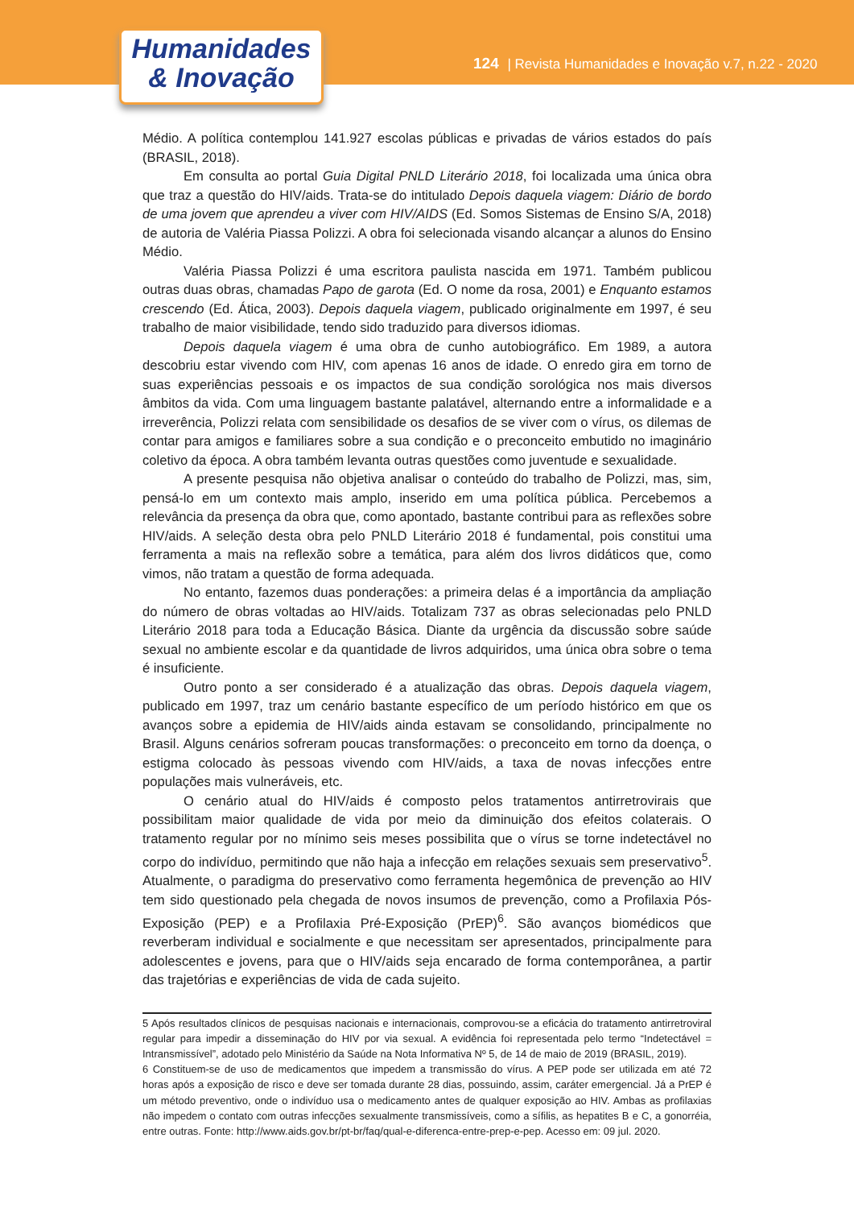Humanidades
& Inovação
124 | Revista Humanidades e Inovação v.7, n.22 - 2020
Médio. A política contemplou 141.927 escolas públicas e privadas de vários estados do país (BRASIL, 2018).
Em consulta ao portal Guia Digital PNLD Literário 2018, foi localizada uma única obra que traz a questão do HIV/aids. Trata-se do intitulado Depois daquela viagem: Diário de bordo de uma jovem que aprendeu a viver com HIV/AIDS (Ed. Somos Sistemas de Ensino S/A, 2018) de autoria de Valéria Piassa Polizzi. A obra foi selecionada visando alcançar a alunos do Ensino Médio.
Valéria Piassa Polizzi é uma escritora paulista nascida em 1971. Também publicou outras duas obras, chamadas Papo de garota (Ed. O nome da rosa, 2001) e Enquanto estamos crescendo (Ed. Ática, 2003). Depois daquela viagem, publicado originalmente em 1997, é seu trabalho de maior visibilidade, tendo sido traduzido para diversos idiomas.
Depois daquela viagem é uma obra de cunho autobiográfico. Em 1989, a autora descobriu estar vivendo com HIV, com apenas 16 anos de idade. O enredo gira em torno de suas experiências pessoais e os impactos de sua condição sorológica nos mais diversos âmbitos da vida. Com uma linguagem bastante palatável, alternando entre a informalidade e a irreverência, Polizzi relata com sensibilidade os desafios de se viver com o vírus, os dilemas de contar para amigos e familiares sobre a sua condição e o preconceito embutido no imaginário coletivo da época. A obra também levanta outras questões como juventude e sexualidade.
A presente pesquisa não objetiva analisar o conteúdo do trabalho de Polizzi, mas, sim, pensá-lo em um contexto mais amplo, inserido em uma política pública. Percebemos a relevância da presença da obra que, como apontado, bastante contribui para as reflexões sobre HIV/aids. A seleção desta obra pelo PNLD Literário 2018 é fundamental, pois constitui uma ferramenta a mais na reflexão sobre a temática, para além dos livros didáticos que, como vimos, não tratam a questão de forma adequada.
No entanto, fazemos duas ponderações: a primeira delas é a importância da ampliação do número de obras voltadas ao HIV/aids. Totalizam 737 as obras selecionadas pelo PNLD Literário 2018 para toda a Educação Básica. Diante da urgência da discussão sobre saúde sexual no ambiente escolar e da quantidade de livros adquiridos, uma única obra sobre o tema é insuficiente.
Outro ponto a ser considerado é a atualização das obras. Depois daquela viagem, publicado em 1997, traz um cenário bastante específico de um período histórico em que os avanços sobre a epidemia de HIV/aids ainda estavam se consolidando, principalmente no Brasil. Alguns cenários sofreram poucas transformações: o preconceito em torno da doença, o estigma colocado às pessoas vivendo com HIV/aids, a taxa de novas infecções entre populações mais vulneráveis, etc.
O cenário atual do HIV/aids é composto pelos tratamentos antirretrovirais que possibilitam maior qualidade de vida por meio da diminuição dos efeitos colaterais. O tratamento regular por no mínimo seis meses possibilita que o vírus se torne indetectável no corpo do indivíduo, permitindo que não haja a infecção em relações sexuais sem preservativo<sup>5</sup>. Atualmente, o paradigma do preservativo como ferramenta hegemônica de prevenção ao HIV tem sido questionado pela chegada de novos insumos de prevenção, como a Profilaxia Pós-Exposição (PEP) e a Profilaxia Pré-Exposição (PrEP)<sup>6</sup>. São avanços biomédicos que reverberam individual e socialmente e que necessitam ser apresentados, principalmente para adolescentes e jovens, para que o HIV/aids seja encarado de forma contemporânea, a partir das trajetórias e experiências de vida de cada sujeito.
5 Após resultados clínicos de pesquisas nacionais e internacionais, comprovou-se a eficácia do tratamento antirretroviral regular para impedir a disseminação do HIV por via sexual. A evidência foi representada pelo termo “Indetectável = Intransmissível”, adotado pelo Ministério da Saúde na Nota Informativa Nº 5, de 14 de maio de 2019 (BRASIL, 2019).
6 Constituem-se de uso de medicamentos que impedem a transmissão do vírus. A PEP pode ser utilizada em até 72 horas após a exposição de risco e deve ser tomada durante 28 dias, possuindo, assim, caráter emergencial. Já a PrEP é um método preventivo, onde o indivíduo usa o medicamento antes de qualquer exposição ao HIV. Ambas as profilaxias não impedem o contato com outras infecções sexualmente transmissíveis, como a sífilis, as hepatites B e C, a gonorréia, entre outras. Fonte: http://www.aids.gov.br/pt-br/faq/qual-e-diferenca-entre-prep-e-pep. Acesso em: 09 jul. 2020.